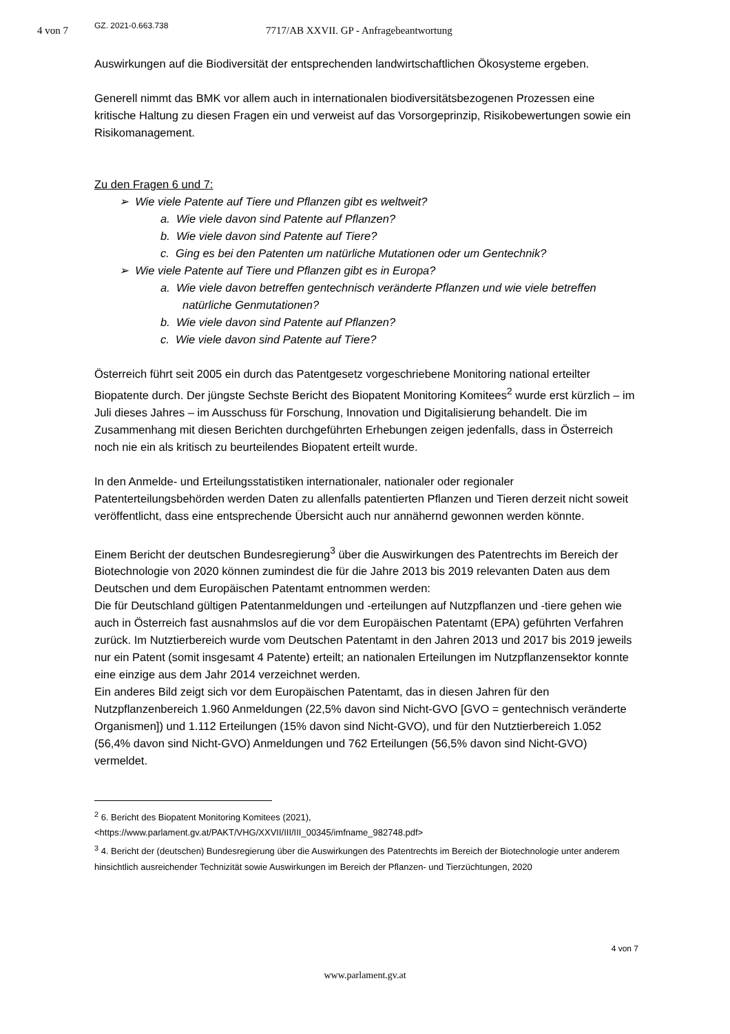4 von 7 GZ. 2021-0.663.738
7717/AB XXVII. GP - Anfragebeantwortung
Auswirkungen auf die Biodiversität der entsprechenden landwirtschaftlichen Ökosysteme ergeben.
Generell nimmt das BMK vor allem auch in internationalen biodiversitätsbezogenen Prozessen eine kritische Haltung zu diesen Fragen ein und verweist auf das Vorsorgeprinzip, Risikobewertungen sowie ein Risikomanagement.
Zu den Fragen 6 und 7:
➢ Wie viele Patente auf Tiere und Pflanzen gibt es weltweit?
a. Wie viele davon sind Patente auf Pflanzen?
b. Wie viele davon sind Patente auf Tiere?
c. Ging es bei den Patenten um natürliche Mutationen oder um Gentechnik?
➢ Wie viele Patente auf Tiere und Pflanzen gibt es in Europa?
a. Wie viele davon betreffen gentechnisch veränderte Pflanzen und wie viele betreffen natürliche Genmutationen?
b. Wie viele davon sind Patente auf Pflanzen?
c. Wie viele davon sind Patente auf Tiere?
Österreich führt seit 2005 ein durch das Patentgesetz vorgeschriebene Monitoring national erteilter Biopatente durch. Der jüngste Sechste Bericht des Biopatent Monitoring Komitees<sup>2</sup> wurde erst kürzlich – im Juli dieses Jahres – im Ausschuss für Forschung, Innovation und Digitalisierung behandelt. Die im Zusammenhang mit diesen Berichten durchgeführten Erhebungen zeigen jedenfalls, dass in Österreich noch nie ein als kritisch zu beurteilendes Biopatent erteilt wurde.
In den Anmelde- und Erteilungsstatistiken internationaler, nationaler oder regionaler Patenterteilungsbehörden werden Daten zu allenfalls patentierten Pflanzen und Tieren derzeit nicht soweit veröffentlicht, dass eine entsprechende Übersicht auch nur annähernd gewonnen werden könnte.
Einem Bericht der deutschen Bundesregierung<sup>3</sup> über die Auswirkungen des Patentrechts im Bereich der Biotechnologie von 2020 können zumindest die für die Jahre 2013 bis 2019 relevanten Daten aus dem Deutschen und dem Europäischen Patentamt entnommen werden:
Die für Deutschland gültigen Patentanmeldungen und -erteilungen auf Nutzpflanzen und -tiere gehen wie auch in Österreich fast ausnahmslos auf die vor dem Europäischen Patentamt (EPA) geführten Verfahren zurück. Im Nutztierbereich wurde vom Deutschen Patentamt in den Jahren 2013 und 2017 bis 2019 jeweils nur ein Patent (somit insgesamt 4 Patente) erteilt; an nationalen Erteilungen im Nutzpflanzensektor konnte eine einzige aus dem Jahr 2014 verzeichnet werden.
Ein anderes Bild zeigt sich vor dem Europäischen Patentamt, das in diesen Jahren für den Nutzpflanzenbereich 1.960 Anmeldungen (22,5% davon sind Nicht-GVO [GVO = gentechnisch veränderte Organismen]) und 1.112 Erteilungen (15% davon sind Nicht-GVO), und für den Nutztierbereich 1.052 (56,4% davon sind Nicht-GVO) Anmeldungen und 762 Erteilungen (56,5% davon sind Nicht-GVO) vermeldet.
<sup>2</sup> 6. Bericht des Biopatent Monitoring Komitees (2021),
<https://www.parlament.gv.at/PAKT/VHG/XXVII/III/III_00345/imfname_982748.pdf>
<sup>3</sup> 4. Bericht der (deutschen) Bundesregierung über die Auswirkungen des Patentrechts im Bereich der Biotechnologie unter anderem hinsichtlich ausreichender Technizität sowie Auswirkungen im Bereich der Pflanzen- und Tierzüchtungen, 2020
4 von 7
www.parlament.gv.at